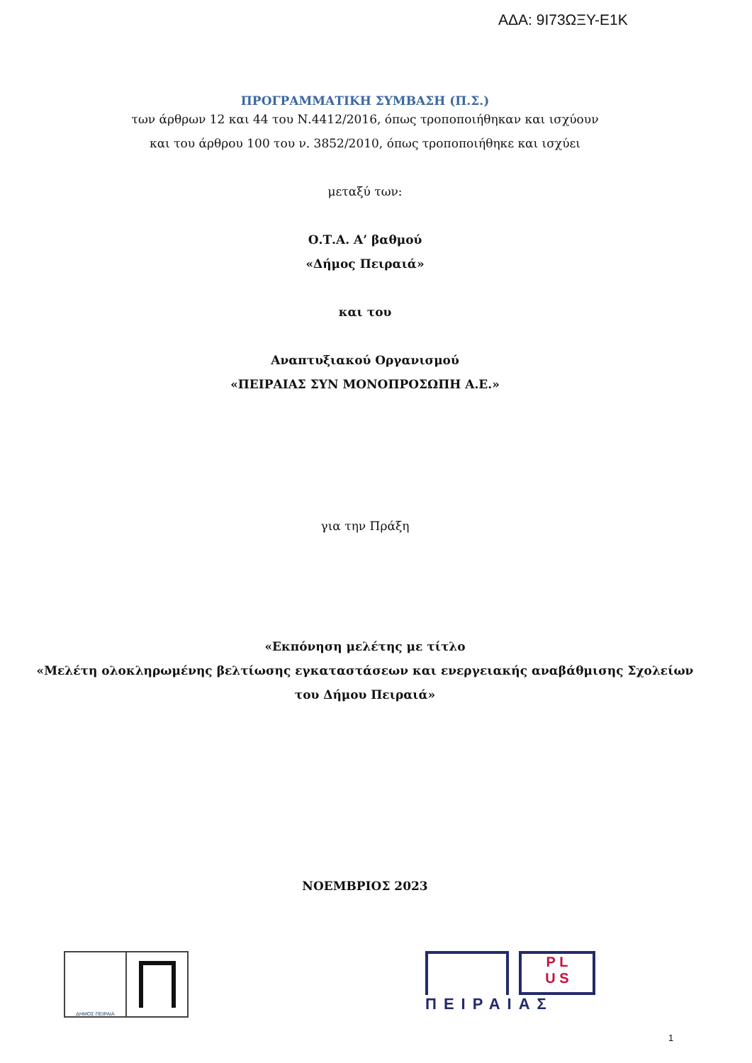ΑΔΑ: 9Ι73ΩΞΥ-Ε1Κ
ΠΡΟΓΡΑΜΜΑΤΙΚΗ ΣΥΜΒΑΣΗ (Π.Σ.)
των άρθρων 12 και 44 του Ν.4412/2016, όπως τροποποιήθηκαν και ισχύουν
και του άρθρου 100 του ν. 3852/2010, όπως τροποποιήθηκε και ισχύει
μεταξύ των:
Ο.Τ.Α. Α’ βαθμού
«Δήμος Πειραιά»
και του
Αναπτυξιακού Οργανισμού
«ΠΕΙΡΑΙΑΣ ΣΥΝ ΜΟΝΟΠΡΟΣΩΠΗ Α.Ε.»
για την Πράξη
«Εκπόνηση μελέτης με τίτλο
«Μελέτη ολοκληρωμένης βελτίωσης εγκαταστάσεων και ενεργειακής αναβάθμισης Σχολείων
του Δήμου Πειραιά»
ΝΟΕΜΒΡΙΟΣ 2023
ΔΗΜΟΣ ΠΕΙΡΑΙΑ
P L
U S
ΠΕΙΡΑΙΑΣ
1